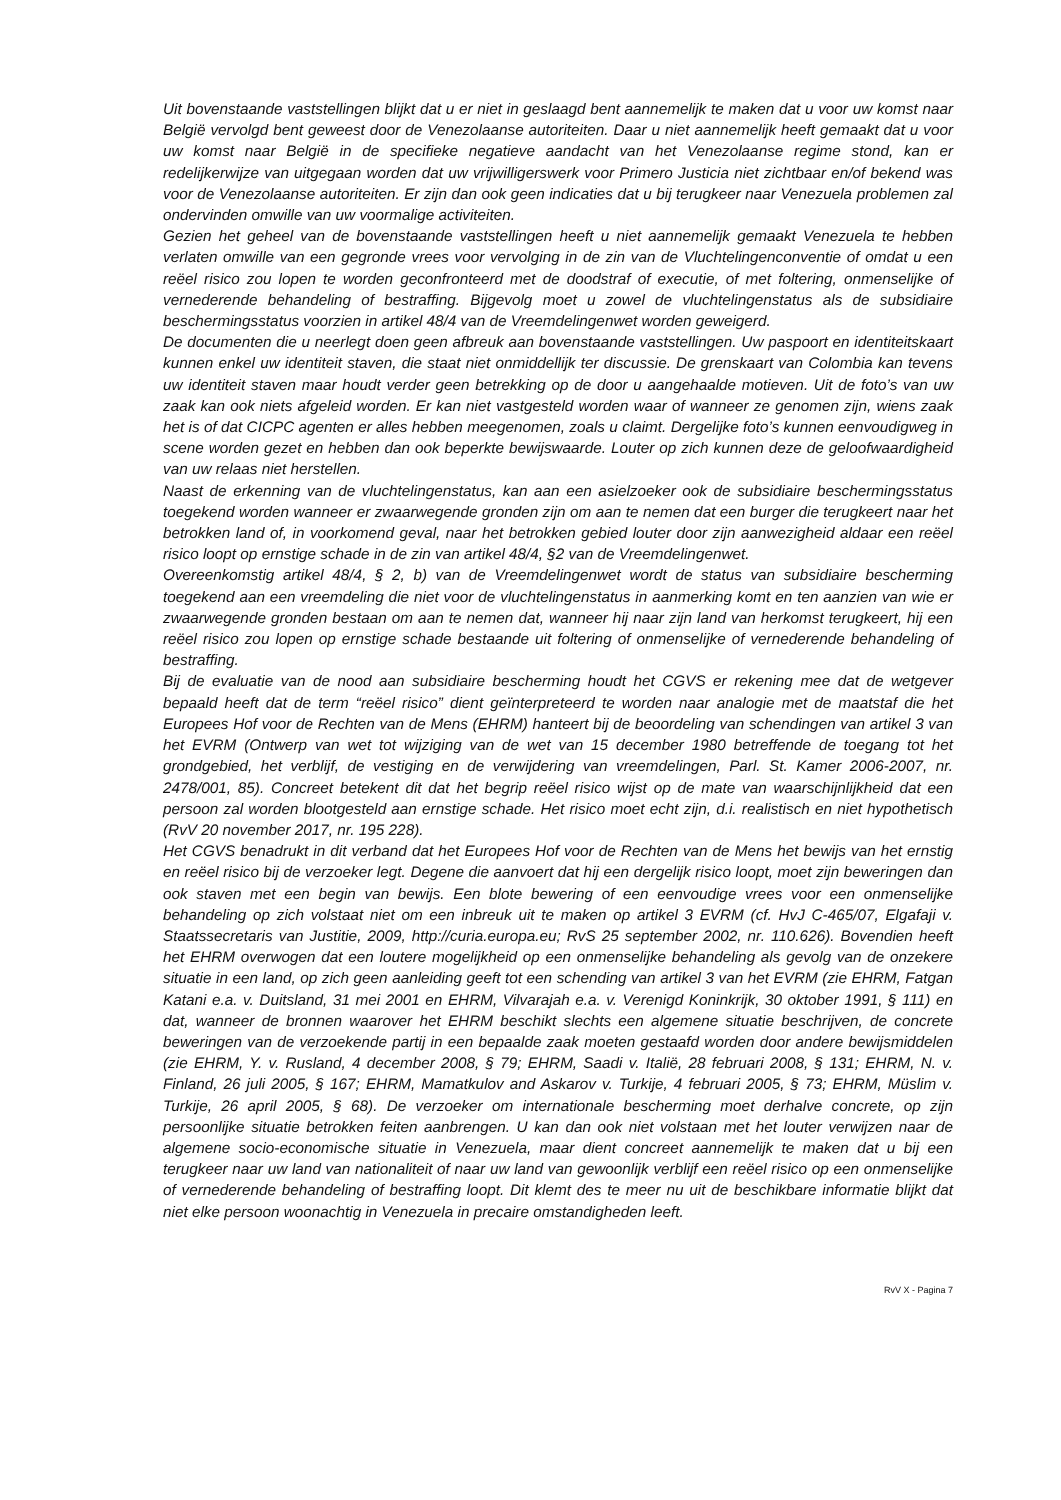Uit bovenstaande vaststellingen blijkt dat u er niet in geslaagd bent aannemelijk te maken dat u voor uw komst naar België vervolgd bent geweest door de Venezolaanse autoriteiten. Daar u niet aannemelijk heeft gemaakt dat u voor uw komst naar België in de specifieke negatieve aandacht van het Venezolaanse regime stond, kan er redelijkerwijze van uitgegaan worden dat uw vrijwilligerswerk voor Primero Justicia niet zichtbaar en/of bekend was voor de Venezolaanse autoriteiten. Er zijn dan ook geen indicaties dat u bij terugkeer naar Venezuela problemen zal ondervinden omwille van uw voormalige activiteiten.
Gezien het geheel van de bovenstaande vaststellingen heeft u niet aannemelijk gemaakt Venezuela te hebben verlaten omwille van een gegronde vrees voor vervolging in de zin van de Vluchtelingenconventie of omdat u een reëel risico zou lopen te worden geconfronteerd met de doodstraf of executie, of met foltering, onmenselijke of vernederende behandeling of bestraffing. Bijgevolg moet u zowel de vluchtelingenstatus als de subsidiaire beschermingsstatus voorzien in artikel 48/4 van de Vreemdelingenwet worden geweigerd.
De documenten die u neerlegt doen geen afbreuk aan bovenstaande vaststellingen. Uw paspoort en identiteitskaart kunnen enkel uw identiteit staven, die staat niet onmiddellijk ter discussie. De grenskaart van Colombia kan tevens uw identiteit staven maar houdt verder geen betrekking op de door u aangehaalde motieven. Uit de foto’s van uw zaak kan ook niets afgeleid worden. Er kan niet vastgesteld worden waar of wanneer ze genomen zijn, wiens zaak het is of dat CICPC agenten er alles hebben meegenomen, zoals u claimt. Dergelijke foto’s kunnen eenvoudigweg in scene worden gezet en hebben dan ook beperkte bewijswaarde. Louter op zich kunnen deze de geloofwaardigheid van uw relaas niet herstellen.
Naast de erkenning van de vluchtelingenstatus, kan aan een asielzoeker ook de subsidiaire beschermingsstatus toegekend worden wanneer er zwaarwegende gronden zijn om aan te nemen dat een burger die terugkeert naar het betrokken land of, in voorkomend geval, naar het betrokken gebied louter door zijn aanwezigheid aldaar een reëel risico loopt op ernstige schade in de zin van artikel 48/4, §2 van de Vreemdelingenwet.
Overeenkomstig artikel 48/4, § 2, b) van de Vreemdelingenwet wordt de status van subsidiaire bescherming toegekend aan een vreemdeling die niet voor de vluchtelingenstatus in aanmerking komt en ten aanzien van wie er zwaarwegende gronden bestaan om aan te nemen dat, wanneer hij naar zijn land van herkomst terugkeert, hij een reëel risico zou lopen op ernstige schade bestaande uit foltering of onmenselijke of vernederende behandeling of bestraffing.
Bij de evaluatie van de nood aan subsidiaire bescherming houdt het CGVS er rekening mee dat de wetgever bepaald heeft dat de term “reëel risico” dient geïnterpreteerd te worden naar analogie met de maatstaf die het Europees Hof voor de Rechten van de Mens (EHRM) hanteert bij de beoordeling van schendingen van artikel 3 van het EVRM (Ontwerp van wet tot wijziging van de wet van 15 december 1980 betreffende de toegang tot het grondgebied, het verblijf, de vestiging en de verwijdering van vreemdelingen, Parl. St. Kamer 2006-2007, nr. 2478/001, 85). Concreet betekent dit dat het begrip reëel risico wijst op de mate van waarschijnlijkheid dat een persoon zal worden blootgesteld aan ernstige schade. Het risico moet echt zijn, d.i. realistisch en niet hypothetisch (RvV 20 november 2017, nr. 195 228).
Het CGVS benadrukt in dit verband dat het Europees Hof voor de Rechten van de Mens het bewijs van het ernstig en reëel risico bij de verzoeker legt. Degene die aanvoert dat hij een dergelijk risico loopt, moet zijn beweringen dan ook staven met een begin van bewijs. Een blote bewering of een eenvoudige vrees voor een onmenselijke behandeling op zich volstaat niet om een inbreuk uit te maken op artikel 3 EVRM (cf. HvJ C-465/07, Elgafaji v. Staatssecretaris van Justitie, 2009, http://curia.europa.eu; RvS 25 september 2002, nr. 110.626). Bovendien heeft het EHRM overwogen dat een loutere mogelijkheid op een onmenselijke behandeling als gevolg van de onzekere situatie in een land, op zich geen aanleiding geeft tot een schending van artikel 3 van het EVRM (zie EHRM, Fatgan Katani e.a. v. Duitsland, 31 mei 2001 en EHRM, Vilvarajah e.a. v. Verenigd Koninkrijk, 30 oktober 1991, § 111) en dat, wanneer de bronnen waarover het EHRM beschikt slechts een algemene situatie beschrijven, de concrete beweringen van de verzoekende partij in een bepaalde zaak moeten gestaafd worden door andere bewijsmiddelen (zie EHRM, Y. v. Rusland, 4 december 2008, § 79; EHRM, Saadi v. Italië, 28 februari 2008, § 131; EHRM, N. v. Finland, 26 juli 2005, § 167; EHRM, Mamatkulov and Askarov v. Turkije, 4 februari 2005, § 73; EHRM, Müslim v. Turkije, 26 april 2005, § 68). De verzoeker om internationale bescherming moet derhalve concrete, op zijn persoonlijke situatie betrokken feiten aanbrengen. U kan dan ook niet volstaan met het louter verwijzen naar de algemene socio-economische situatie in Venezuela, maar dient concreet aannemelijk te maken dat u bij een terugkeer naar uw land van nationaliteit of naar uw land van gewoonlijk verblijf een reëel risico op een onmenselijke of vernederende behandeling of bestraffing loopt. Dit klemt des te meer nu uit de beschikbare informatie blijkt dat niet elke persoon woonachtig in Venezuela in precaire omstandigheden leeft.
RvV X - Pagina 7